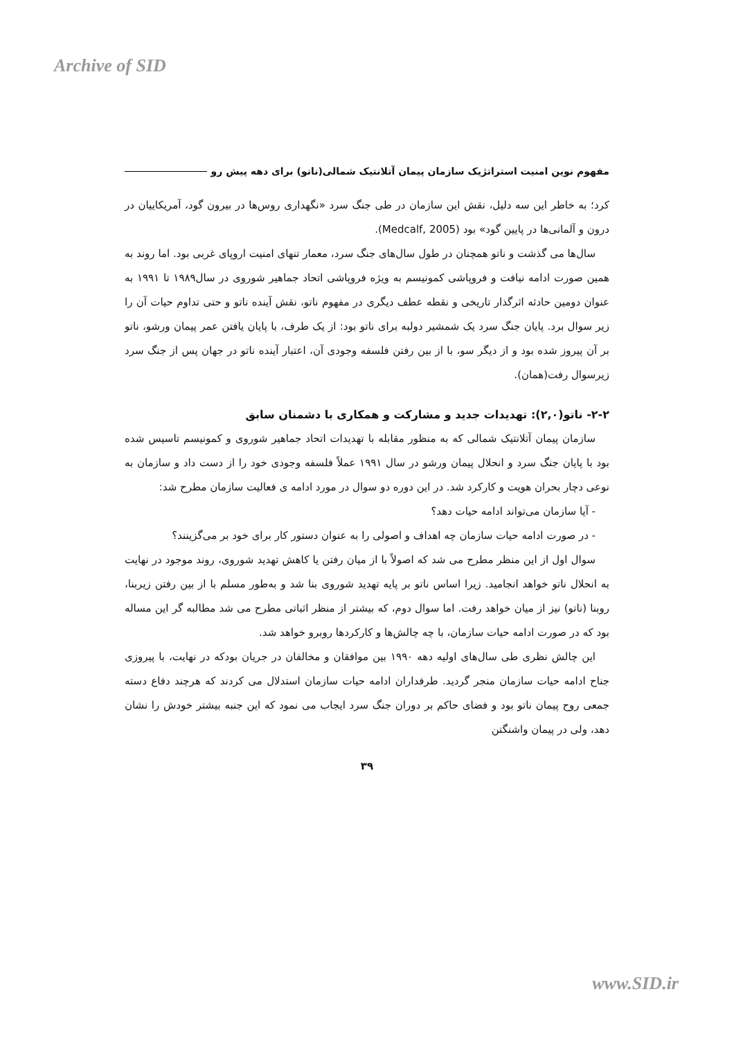Archive of SID
مفهوم نوین امنیت استراتژیک سازمان پیمان آتلانتیک شمالی(ناتو) برای دهه پیش رو
کرد؛ به خاطر این سه دلیل، نقش این سازمان در طی جنگ سرد «نگهداری روس‌ها در بیرون گود، آمریکاییان در درون و آلمانی‌ها در پایین گود» بود (Medcalf, 2005).
سال‌ها می گذشت و ناتو همچنان در طول سال‌های جنگ سرد، معمار تنهای امنیت اروپای غربی بود. اما روند به همین صورت ادامه نیافت و فروپاشی کمونیسم به ویژه فروپاشی اتحاد جماهیر شوروی در سال۱۹۸۹ تا ۱۹۹۱ به عنوان دومین حادثه اثرگذار تاریخی و نقطه عطف دیگری در مفهوم ناتو، نقش آینده ناتو و حتی تداوم حیات آن را زیر سوال برد. پایان جنگ سرد یک شمشیر دولبه برای ناتو بود: از یک طرف، با پایان یافتن عمر پیمان ورشو، ناتو بر آن پیروز شده بود و از دیگر سو، با از بین رفتن فلسفه وجودی آن، اعتبار آینده ناتو در جهان پس از جنگ سرد زیرسوال رفت(همان).
۲-۲- ناتو(۲,۰): تهدیدات جدید و مشارکت و همکاری با دشمنان سابق
سازمان پیمان آتلانتیک شمالی که به منظور مقابله با تهدیدات اتحاد جماهیر شوروی و کمونیسم تاسیس شده بود با پایان جنگ سرد و انحلال پیمان ورشو در سال ۱۹۹۱ عملاً فلسفه وجودی خود را از دست داد و سازمان به نوعی دچار بحران هویت و کارکرد شد. در این دوره دو سوال در مورد ادامه ی فعالیت سازمان مطرح شد:
- آیا سازمان می‌تواند ادامه حیات دهد؟
- در صورت ادامه حیات سازمان چه اهداف و اصولی را به عنوان دستور کار برای خود بر می‌گزینند؟
سوال اول از این منظر مطرح می شد که اصولاً با از میان رفتن یا کاهش تهدید شوروی، روند موجود در نهایت به انحلال ناتو خواهد انجامید. زیرا اساس ناتو بر پایه تهدید شوروی بنا شد و به‌طور مسلم با از بین رفتن زیربنا، روبنا (ناتو) نیز از میان خواهد رفت. اما سوال دوم، که بیشتر از منظر اثباتی مطرح می شد مطالبه گر این مساله بود که در صورت ادامه حیات سازمان، با چه چالش‌ها و کارکردها روبرو خواهد شد.
این چالش نظری طی سال‌های اولیه دهه ۱۹۹۰ بین موافقان و مخالفان در جریان بودکه در نهایت، با پیروزی جناح ادامه حیات سازمان منجر گردید. طرفداران ادامه حیات سازمان استدلال می کردند که هرچند دفاع دسته جمعی روح پیمان ناتو بود و فضای حاکم بر دوران جنگ سرد ایجاب می نمود که این جنبه بیشتر خودش را نشان دهد، ولی در پیمان واشنگتن
۳۹
www.SID.ir